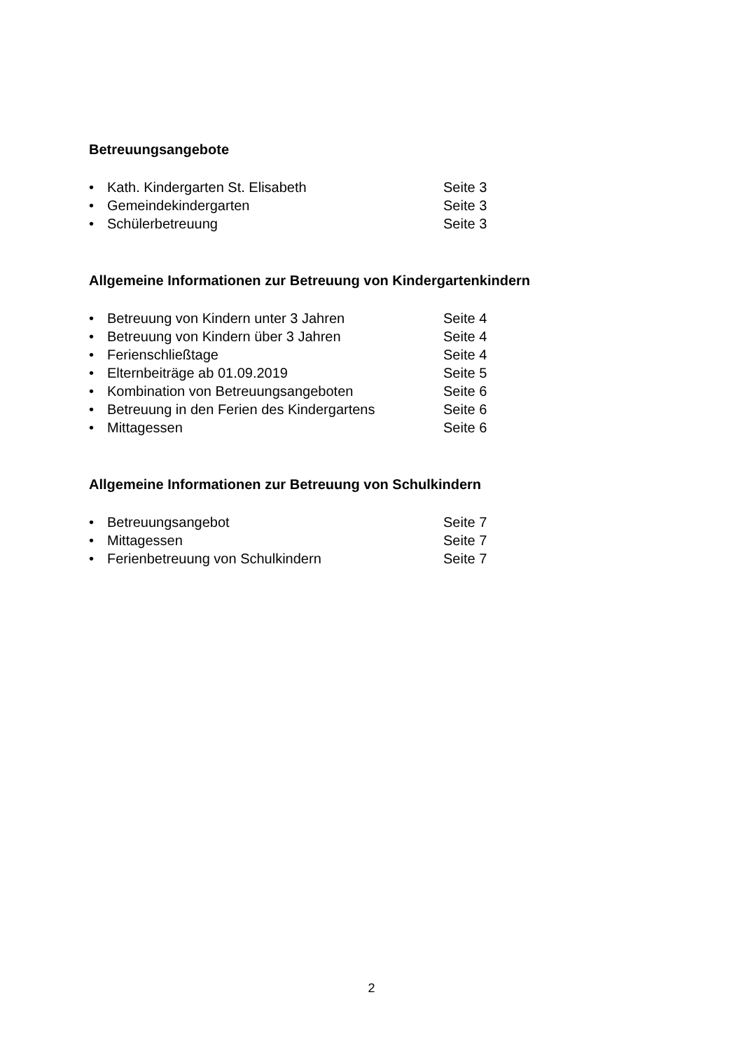Betreuungsangebote
• Kath. Kindergarten St. Elisabeth Seite 3
• Gemeindekindergarten Seite 3
• Schülerbetreuung Seite 3
Allgemeine Informationen zur Betreuung von Kindergartenkindern
• Betreuung von Kindern unter 3 Jahren Seite 4
• Betreuung von Kindern über 3 Jahren Seite 4
• Ferienschließtage Seite 4
• Elternbeiträge ab 01.09.2019 Seite 5
• Kombination von Betreuungsangeboten Seite 6
• Betreuung in den Ferien des Kindergartens Seite 6
• Mittagessen Seite 6
Allgemeine Informationen zur Betreuung von Schulkindern
• Betreuungsangebot Seite 7
• Mittagessen Seite 7
• Ferienbetreuung von Schulkindern Seite 7
2